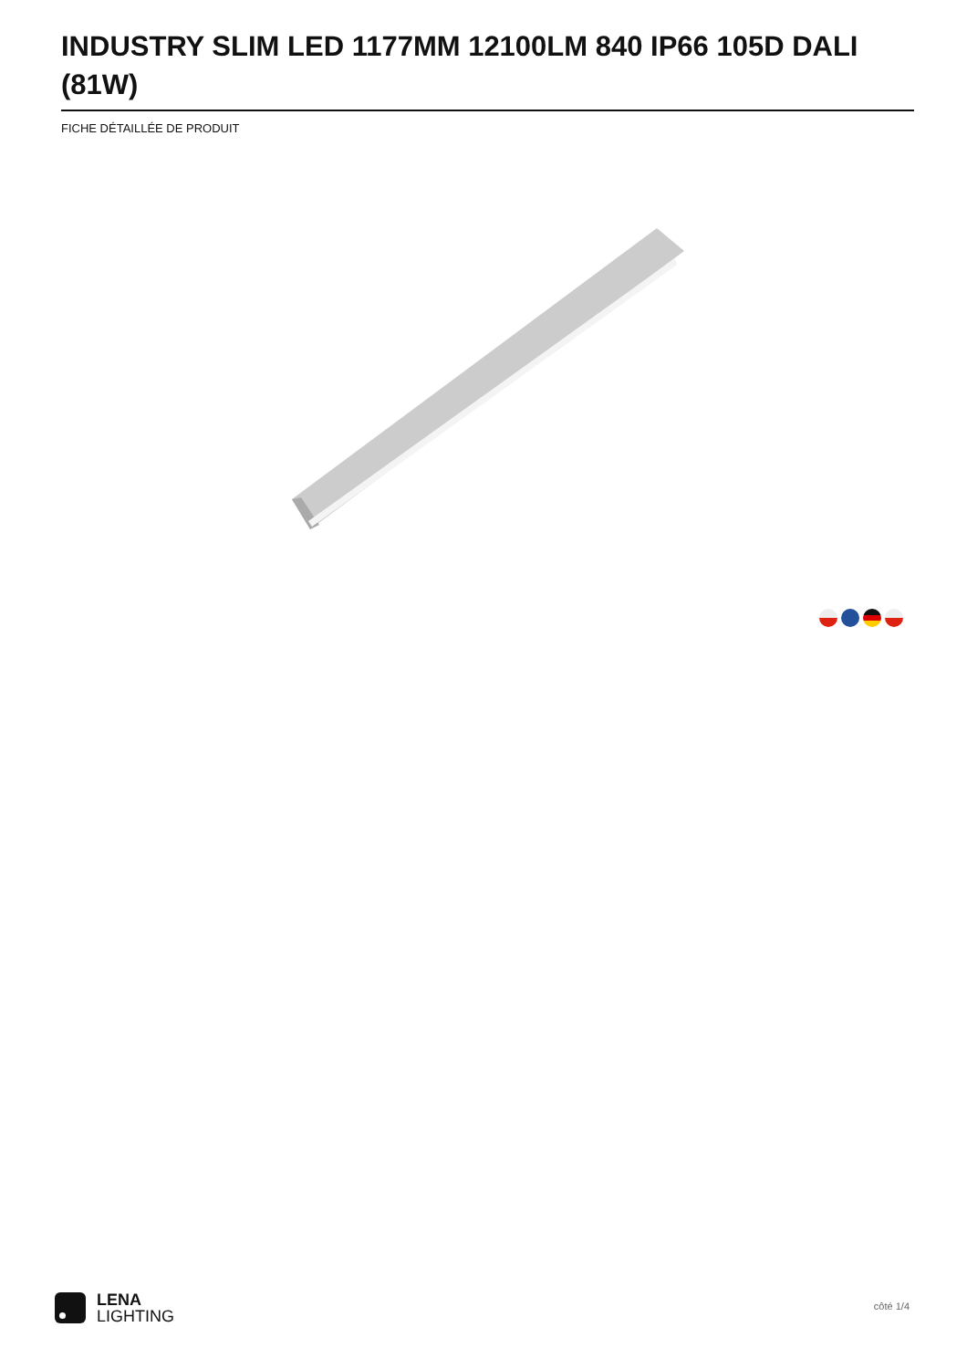INDUSTRY SLIM LED 1177MM 12100LM 840 IP66 105D DALI (81W)
FICHE DÉTAILLÉE DE PRODUIT
LENA
LIGHTING
côté 1/4